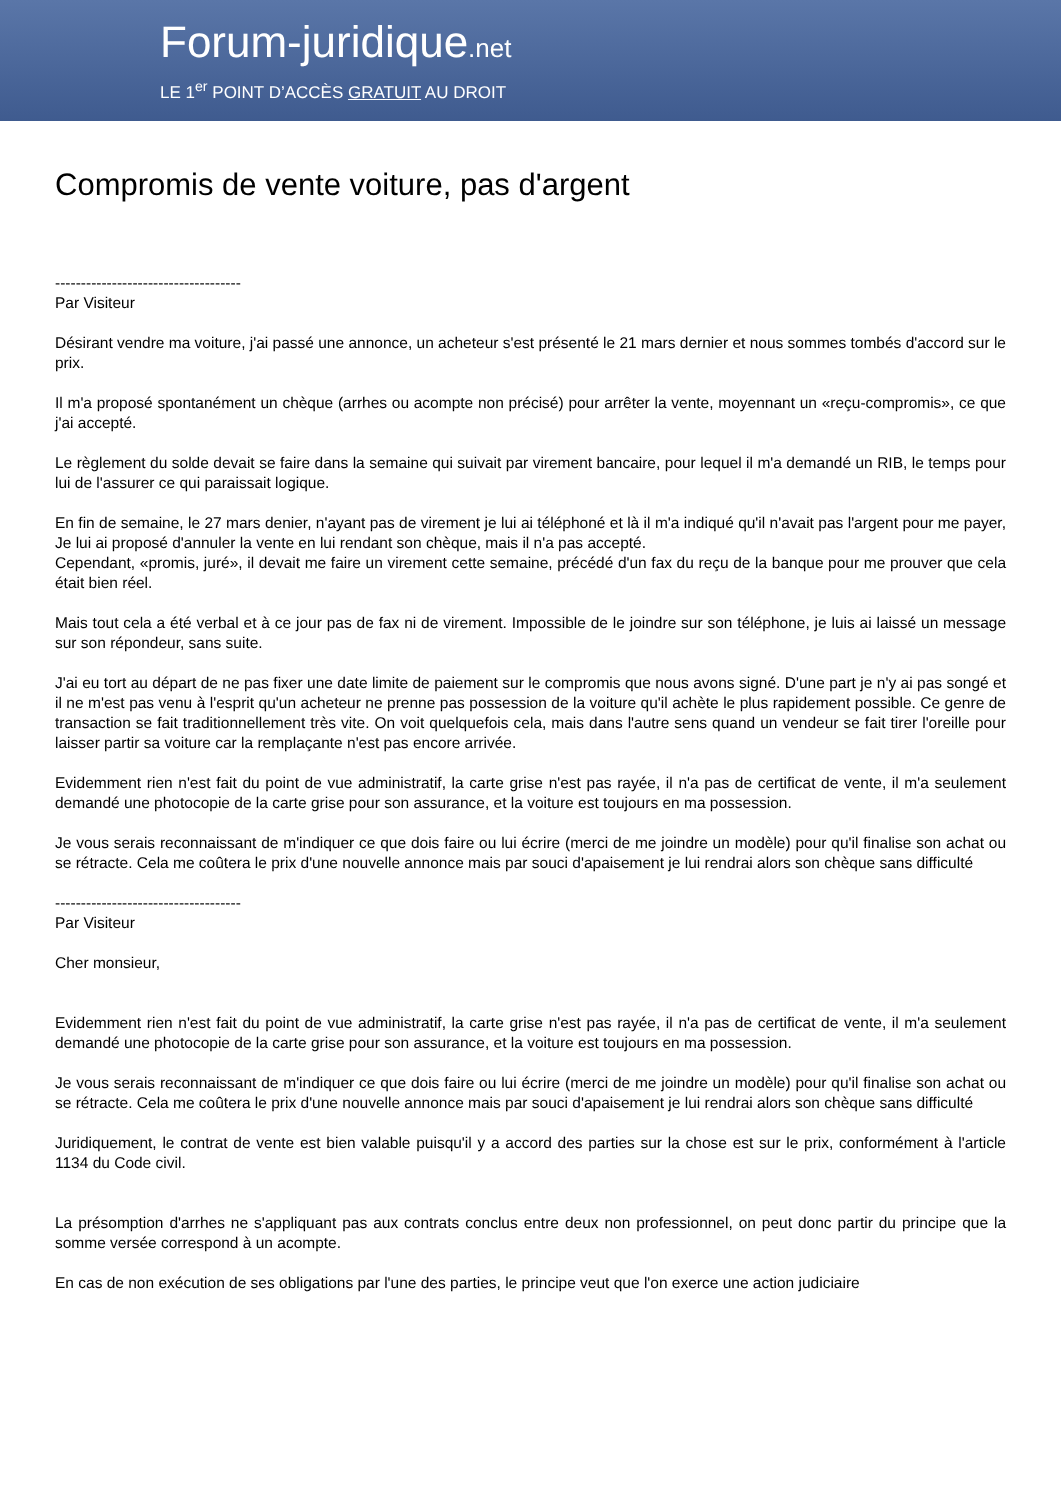Forum-juridique.net
LE 1<sup>er</sup> POINT D’ACCÈS GRATUIT AU DROIT
Compromis de vente voiture, pas d'argent
------------------------------------
Par Visiteur
Désirant vendre ma voiture, j'ai passé une annonce, un acheteur s'est présenté le 21 mars dernier et nous sommes tombés d'accord sur le prix.
Il m'a proposé spontanément un chèque (arrhes ou acompte non précisé) pour arrêter la vente, moyennant un «reçu-compromis», ce que j'ai accepté.
Le règlement du solde devait se faire dans la semaine qui suivait par virement bancaire, pour lequel il m'a demandé un RIB, le temps pour lui de l'assurer ce qui paraissait logique.
En fin de semaine, le 27 mars denier, n'ayant pas de virement je lui ai téléphoné et là il m'a indiqué qu'il n'avait pas l'argent pour me payer, Je lui ai proposé d'annuler la vente en lui rendant son chèque, mais il n'a pas accepté.
Cependant, «promis, juré», il devait me faire un virement cette semaine, précédé d'un fax du reçu de la banque pour me prouver que cela était bien réel.
Mais tout cela a été verbal et à ce jour pas de fax ni de virement. Impossible de le joindre sur son téléphone, je luis ai laissé un message sur son répondeur, sans suite.
J'ai eu tort au départ de ne pas fixer une date limite de paiement sur le compromis que nous avons signé. D'une part je n'y ai pas songé et il ne m'est pas venu à l'esprit qu'un acheteur ne prenne pas possession de la voiture qu'il achète le plus rapidement possible. Ce genre de transaction se fait traditionnellement très vite. On voit quelquefois cela, mais dans l'autre sens quand un vendeur se fait tirer l'oreille pour laisser partir sa voiture car la remplaçante n'est pas encore arrivée.
Evidemment rien n'est fait du point de vue administratif, la carte grise n'est pas rayée, il n'a pas de certificat de vente, il m'a seulement demandé une photocopie de la carte grise pour son assurance, et la voiture est toujours en ma possession.
Je vous serais reconnaissant de m'indiquer ce que dois faire ou lui écrire (merci de me joindre un modèle) pour qu'il finalise son achat ou se rétracte. Cela me coûtera le prix d'une nouvelle annonce mais par souci d'apaisement je lui rendrai alors son chèque sans difficulté
------------------------------------
Par Visiteur
Cher monsieur,
Evidemment rien n'est fait du point de vue administratif, la carte grise n'est pas rayée, il n'a pas de certificat de vente, il m'a seulement demandé une photocopie de la carte grise pour son assurance, et la voiture est toujours en ma possession.
Je vous serais reconnaissant de m'indiquer ce que dois faire ou lui écrire (merci de me joindre un modèle) pour qu'il finalise son achat ou se rétracte. Cela me coûtera le prix d'une nouvelle annonce mais par souci d'apaisement je lui rendrai alors son chèque sans difficulté
Juridiquement, le contrat de vente est bien valable puisqu'il y a accord des parties sur la chose est sur le prix, conformément à l'article 1134 du Code civil.
La présomption d'arrhes ne s'appliquant pas aux contrats conclus entre deux non professionnel, on peut donc partir du principe que la somme versée correspond à un acompte.
En cas de non exécution de ses obligations par l'une des parties, le principe veut que l'on exerce une action judiciaire